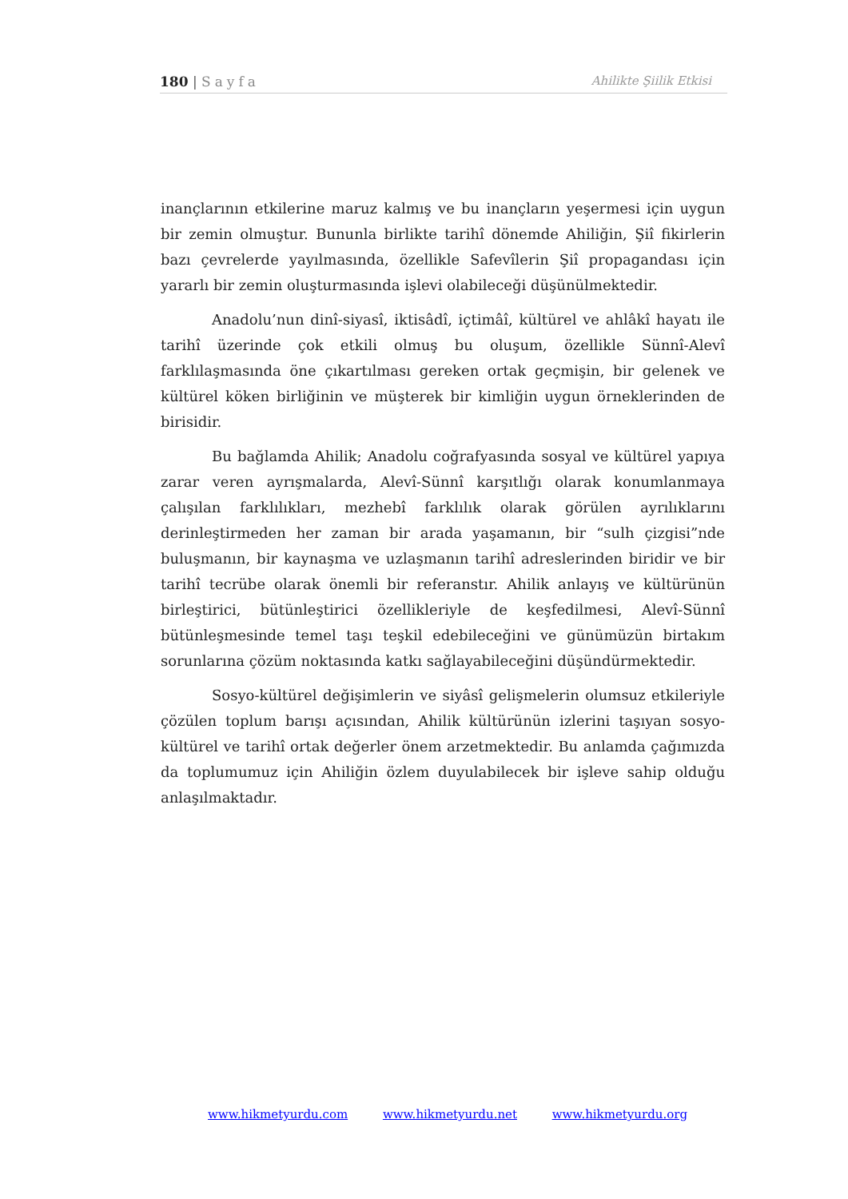180 | Sayfa Ahilikte Şiilik Etkisi
inançlarının etkilerine maruz kalmış ve bu inançların yeşermesi için uygun bir zemin olmuştur. Bununla birlikte tarihî dönemde Ahiliğin, Şiî fikirlerin bazı çevrelerde yayılmasında, özellikle Safevîlerin Şiî propagandası için yararlı bir zemin oluşturmasında işlevi olabileceği düşünülmektedir.
Anadolu’nun dinî-siyasî, iktisâdî, içtimâî, kültürel ve ahlâkî hayatı ile tarihî üzerinde çok etkili olmuş bu oluşum, özellikle Sünnî-Alevî farklılaşmasında öne çıkartılması gereken ortak geçmişin, bir gelenek ve kültürel köken birliğinin ve müşterek bir kimliğin uygun örneklerinden de birisidir.
Bu bağlamda Ahilik; Anadolu coğrafyasında sosyal ve kültürel yapıya zarar veren ayrışmalarda, Alevî-Sünnî karşıtlığı olarak konumlanmaya çalışılan farklılıkları, mezhebî farklılık olarak görülen ayrılıklarını derinleştirmeden her zaman bir arada yaşamanın, bir “sulh çizgisi”nde buluşmanın, bir kaynaşma ve uzlaşmanın tarihî adreslerinden biridir ve bir tarihî tecrübe olarak önemli bir referanstır. Ahilik anlayış ve kültürünün birleştirici, bütünleştirici özellikleriyle de keşfedilmesi, Alevî-Sünnî bütünleşmesinde temel taşı teşkil edebileceğini ve günümüzün birtakım sorunlarına çözüm noktasında katkı sağlayabileceğini düşündürmektedir.
Sosyo-kültürel değişimlerin ve siyâsî gelişmelerin olumsuz etkileriyle çözülen toplum barışı açısından, Ahilik kültürünün izlerini taşıyan sosyo-kültürel ve tarihî ortak değerler önem arzetmektedir. Bu anlamda çağımızda da toplumumuz için Ahiliğin özlem duyulabilecek bir işleve sahip olduğu anlaşılmaktadır.
www.hikmetyurdu.com www.hikmetyurdu.net www.hikmetyurdu.org